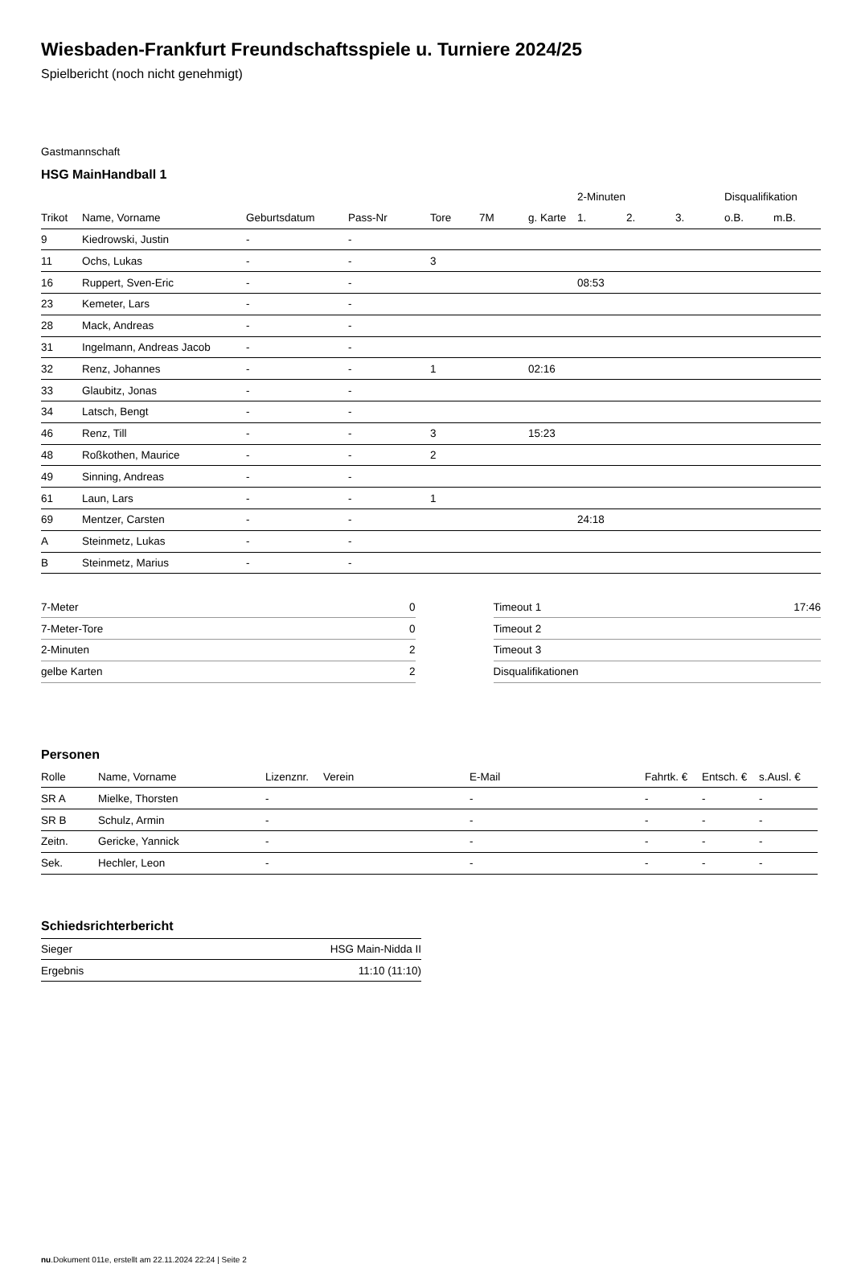Wiesbaden-Frankfurt Freundschaftsspiele u. Turniere 2024/25
Spielbericht (noch nicht genehmigt)
Gastmannschaft
HSG MainHandball 1
| | | | | | | | 2-Minuten | | | Disqualifikation | |
| --- | --- | --- | --- | --- | --- | --- | --- | --- | --- | --- | --- |
| Trikot | Name, Vorname | Geburtsdatum | Pass-Nr | Tore | 7M | g. Karte | 1. | 2. | 3. | o.B. | m.B. |
| 9 | Kiedrowski, Justin | - | - | | | | | | | | |
| 11 | Ochs, Lukas | - | - | 3 | | | | | | | |
| 16 | Ruppert, Sven-Eric | - | - | | | | 08:53 | | | | |
| 23 | Kemeter, Lars | - | - | | | | | | | | |
| 28 | Mack, Andreas | - | - | | | | | | | | |
| 31 | Ingelmann, Andreas Jacob | - | - | | | | | | | | |
| 32 | Renz, Johannes | - | - | 1 | | 02:16 | | | | | |
| 33 | Glaubitz, Jonas | - | - | | | | | | | | |
| 34 | Latsch, Bengt | - | - | | | | | | | | |
| 46 | Renz, Till | - | - | 3 | | 15:23 | | | | | |
| 48 | Roßkothen, Maurice | - | - | 2 | | | | | | | |
| 49 | Sinning, Andreas | - | - | | | | | | | | |
| 61 | Laun, Lars | - | - | 1 | | | | | | | |
| 69 | Mentzer, Carsten | - | - | | | | 24:18 | | | | |
| A | Steinmetz, Lukas | - | - | | | | | | | | |
| B | Steinmetz, Marius | - | - | | | | | | | | |
| 7-Meter | 0 |
| 7-Meter-Tore | 0 |
| 2-Minuten | 2 |
| gelbe Karten | 2 |
| Timeout 1 | 17:46 |
| Timeout 2 | |
| Timeout 3 | |
| Disqualifikationen | |
Personen
| Rolle | Name, Vorname | Lizenznr. | Verein | E-Mail | Fahrtk. € | Entsch. € | s.Ausl. € |
| --- | --- | --- | --- | --- | --- | --- | --- |
| SR A | Mielke, Thorsten | - | | - | - | - | - |
| SR B | Schulz, Armin | - | | - | - | - | - |
| Zeitn. | Gericke, Yannick | - | | - | - | - | - |
| Sek. | Hechler, Leon | - | | - | - | - | - |
Schiedsrichterbericht
| Sieger | HSG Main-Nidda II |
| Ergebnis | 11:10 (11:10) |
nu.Dokument 011e, erstellt am 22.11.2024 22:24 | Seite 2